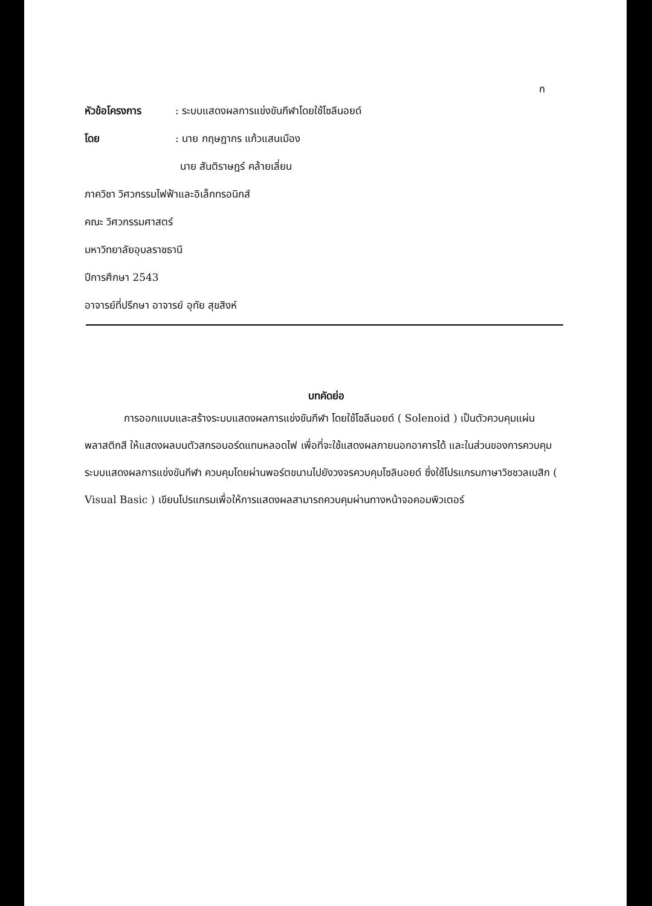ก
หัวข้อโครงการ: ระบบแสดงผลการแข่งขันกีฬาโดยใช้โซลีนอยด์
โดย: นาย กฤษฎากร แก้วแสนเมือง
นาย สันติราษฎร์ คล้ายเลี่ยน
ภาควิชา วิศวกรรมไฟฟ้าและอิเล็กทรอนิกส์
คณะ วิศวกรรมศาสตร์
มหาวิทยาลัยอุบลราชธานี
ปีการศึกษา 2543
อาจารย์ที่ปรึกษา อาจารย์ อุทัย สุขสิงห์
บทคัดย่อ
การออกแบบและสร้างระบบแสดงผลการแข่งขันกีฬา โดยใช้โซลีนอยด์ ( Solenoid ) เป็นตัวควบคุมแผ่นพลาสติกสี ให้แสดงผลบนตัวสกรอบอร์ดแทนหลอดไฟ เพื่อที่จะใช้แสดงผลภายนอกอาคารได้ และในส่วนของการควบคุมระบบแสดงผลการแข่งขันกีฬา ควบคุมโดยผ่านพอร์ตขนานไปยังวงจรควบคุมโซลินอยด์ ซึ่งใช้โปรแกรมภาษาวิชชวลเบสิก ( Visual Basic ) เขียนโปรแกรมเพื่อให้การแสดงผลสามารถควบคุมผ่านทางหน้าจอคอมพิวเตอร์